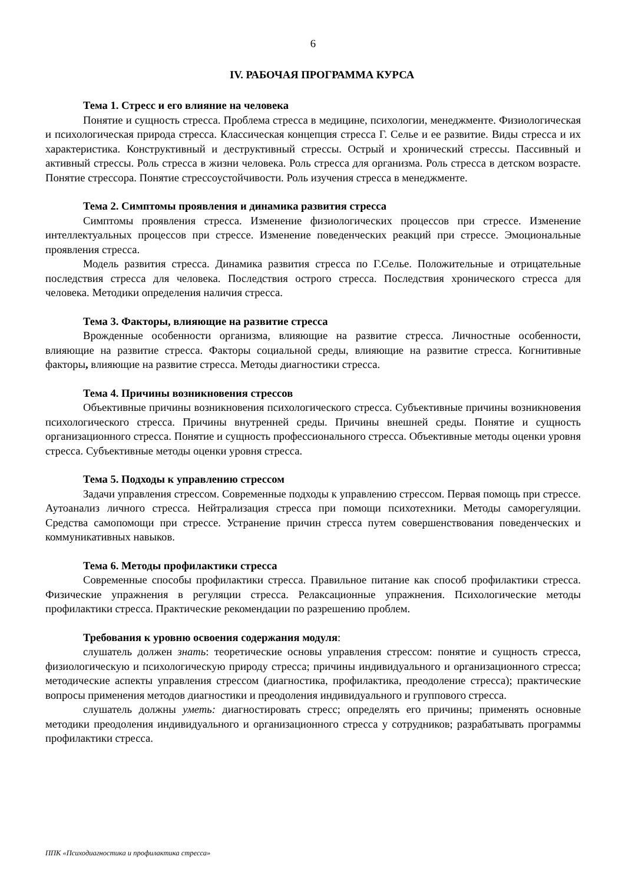6
IV. РАБОЧАЯ ПРОГРАММА КУРСА
Тема 1. Стресс и его влияние на человека
Понятие и сущность стресса. Проблема стресса в медицине, психологии, менеджменте. Физиологическая и психологическая природа стресса. Классическая концепция стресса Г. Селье и ее развитие. Виды стресса и их характеристика. Конструктивный и деструктивный стрессы. Острый и хронический стрессы. Пассивный и активный стрессы. Роль стресса в жизни человека. Роль стресса для организма. Роль стресса в детском возрасте. Понятие стрессора. Понятие стрессоустойчивости. Роль изучения стресса в менеджменте.
Тема 2. Симптомы проявления и динамика развития стресса
Симптомы проявления стресса. Изменение физиологических процессов при стрессе. Изменение интеллектуальных процессов при стрессе. Изменение поведенческих реакций при стрессе. Эмоциональные проявления стресса.
Модель развития стресса. Динамика развития стресса по Г.Селье. Положительные и отрицательные последствия стресса для человека. Последствия острого стресса. Последствия хронического стресса для человека. Методики определения наличия стресса.
Тема 3. Факторы, влияющие на развитие стресса
Врожденные особенности организма, влияющие на развитие стресса. Личностные особенности, влияющие на развитие стресса. Факторы социальной среды, влияющие на развитие стресса. Когнитивные факторы, влияющие на развитие стресса. Методы диагностики стресса.
Тема 4. Причины возникновения стрессов
Объективные причины возникновения психологического стресса. Субъективные причины возникновения психологического стресса. Причины внутренней среды. Причины внешней среды. Понятие и сущность организационного стресса. Понятие и сущность профессионального стресса. Объективные методы оценки уровня стресса. Субъективные методы оценки уровня стресса.
Тема 5. Подходы к управлению стрессом
Задачи управления стрессом. Современные подходы к управлению стрессом. Первая помощь при стрессе. Аутоанализ личного стресса. Нейтрализация стресса при помощи психотехники. Методы саморегуляции. Средства самопомощи при стрессе. Устранение причин стресса путем совершенствования поведенческих и коммуникативных навыков.
Тема 6. Методы профилактики стресса
Современные способы профилактики стресса. Правильное питание как способ профилактики стресса. Физические упражнения в регуляции стресса. Релаксационные упражнения. Психологические методы профилактики стресса. Практические рекомендации по разрешению проблем.
Требования к уровню освоения содержания модуля:
слушатель должен знать: теоретические основы управления стрессом: понятие и сущность стресса, физиологическую и психологическую природу стресса; причины индивидуального и организационного стресса; методические аспекты управления стрессом (диагностика, профилактика, преодоление стресса); практические вопросы применения методов диагностики и преодоления индивидуального и группового стресса.
слушатель должны уметь: диагностировать стресс; определять его причины; применять основные методики преодоления индивидуального и организационного стресса у сотрудников; разрабатывать программы профилактики стресса.
ППК «Психодиагностика и профилактика стресса»